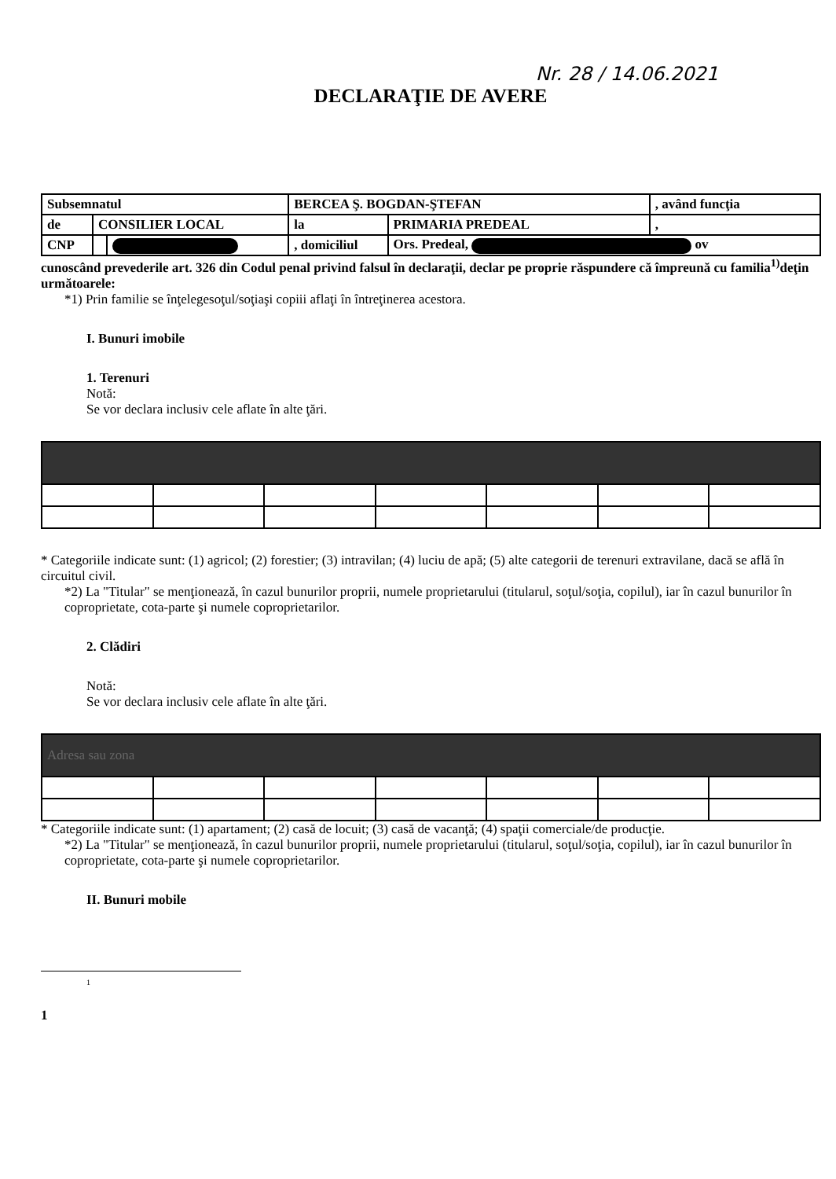Nr. 28 / 14.06.2021
DECLARAŢIE DE AVERE
| Subsemnatul | | | BERCEA Ş. BOGDAN-ŞTEFAN | | , având funcţia |
| de | CONSILIER LOCAL | | la | PRIMARIA PREDEAL | , |
| CNP | | | , domiciliul | Ors. Predeal, ov | |
cunoscând prevederile art. 326 din Codul penal privind falsul în declaraţii, declar pe proprie răspundere că împreună cu familia<sup>1)</sup>deţin următoarele:
*1) Prin familie se înţelegesoţul/soţiaşi copiii aflaţi în întreţinerea acestora.
I. Bunuri imobile
1. Terenuri
Notă:
Se vor declara inclusiv cele aflate în alte ţări.
* Categoriile indicate sunt: (1) agricol; (2) forestier; (3) intravilan; (4) luciu de apă; (5) alte categorii de terenuri extravilane, dacă se află în circuitul civil.
*2) La "Titular" se menţionează, în cazul bunurilor proprii, numele proprietarului (titularul, soţul/soţia, copilul), iar în cazul bunurilor în coproprietate, cota-parte şi numele coproprietarilor.
2. Clădiri
Notă:
Se vor declara inclusiv cele aflate în alte ţări.
| Adresa sau zona | | | | | | |
* Categoriile indicate sunt: (1) apartament; (2) casă de locuit; (3) casă de vacanţă; (4) spaţii comerciale/de producţie.
*2) La "Titular" se menţionează, în cazul bunurilor proprii, numele proprietarului (titularul, soţul/soţia, copilul), iar în cazul bunurilor în coproprietate, cota-parte şi numele coproprietarilor.
II. Bunuri mobile
<sup>1</sup>
1